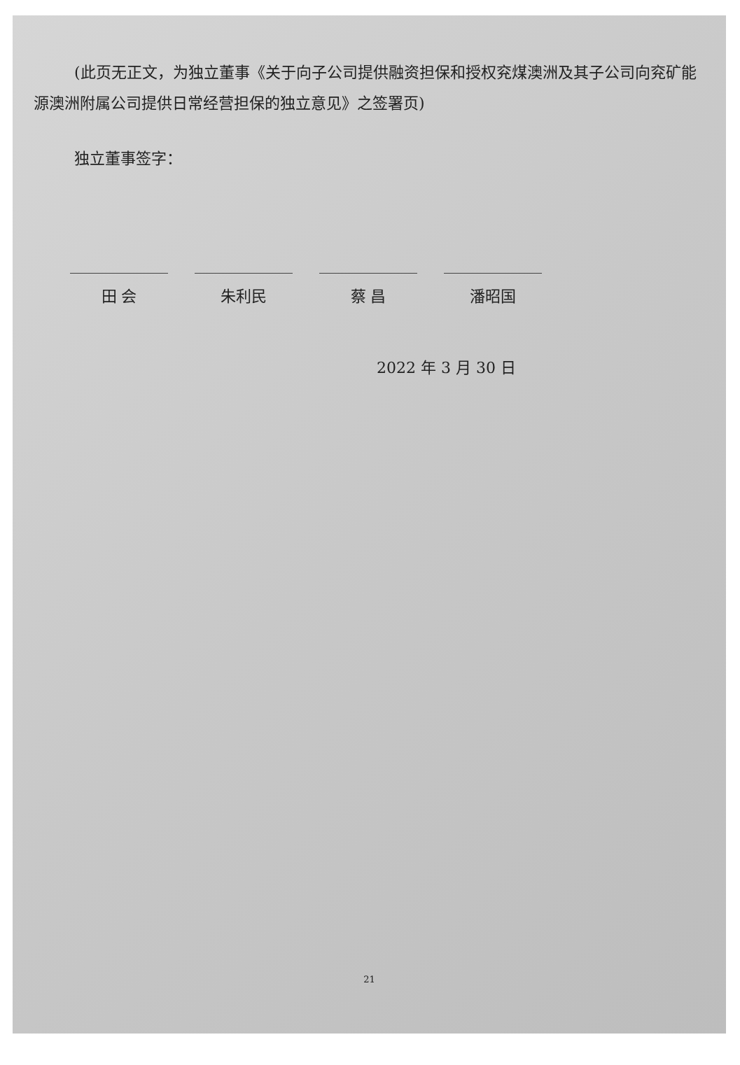(此页无正文，为独立董事《关于向子公司提供融资担保和授权兖煤澳洲及其子公司向兖矿能源澳洲附属公司提供日常经营担保的独立意见》之签署页)
独立董事签字：
田 会 朱利民 蔡 昌 潘昭国
2022 年 3 月 30 日
21